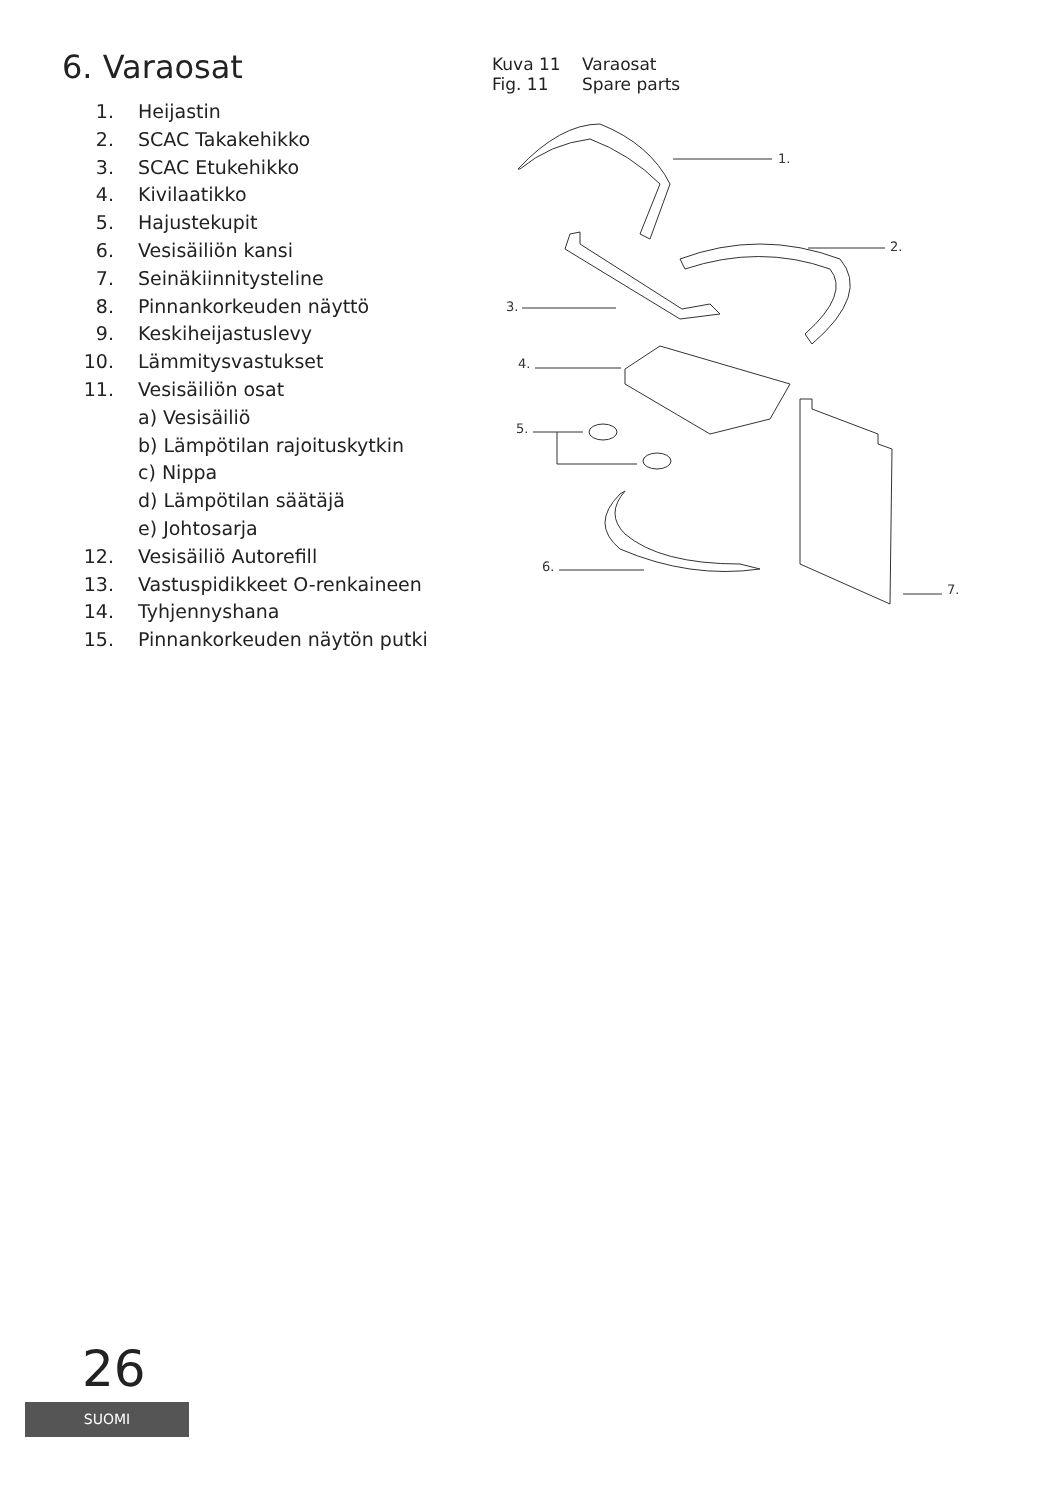6. Varaosat
1. Heijastin
2. SCAC Takakehikko
3. SCAC Etukehikko
4. Kivilaatikko
5. Hajustekupit
6. Vesisäiliön kansi
7. Seinäkiinnitysteline
8. Pinnankorkeuden näyttö
9. Keskiheijastuslevy
10. Lämmitysvastukset
11. Vesisäiliön osat
a) Vesisäiliö
b) Lämpötilan rajoituskytkin
c) Nippa
d) Lämpötilan säätäjä
e) Johtosarja
12. Vesisäiliö Autorefill
13. Vastuspidikkeet O-renkaineen
14. Tyhjennyshana
15. Pinnankorkeuden näytön putki
Kuva 11 Varaosat
Fig. 11 Spare parts
1.
2.
3.
4.
5.
6.
7.
26
SUOMI